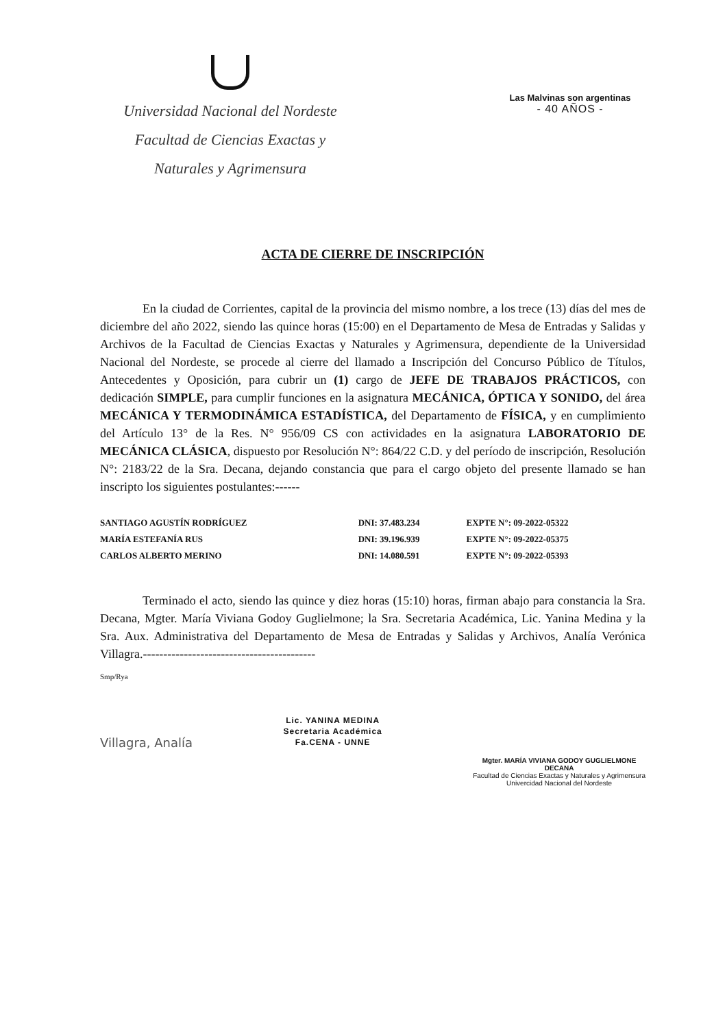Universidad Nacional del Nordeste
Facultad de Ciencias Exactas y
Naturales y Agrimensura
Las Malvinas son argentinas
- 40 AÑOS -
ACTA DE CIERRE DE INSCRIPCIÓN
En la ciudad de Corrientes, capital de la provincia del mismo nombre, a los trece (13) días del mes de diciembre del año 2022, siendo las quince horas (15:00) en el Departamento de Mesa de Entradas y Salidas y Archivos de la Facultad de Ciencias Exactas y Naturales y Agrimensura, dependiente de la Universidad Nacional del Nordeste, se procede al cierre del llamado a Inscripción del Concurso Público de Títulos, Antecedentes y Oposición, para cubrir un (1) cargo de JEFE DE TRABAJOS PRÁCTICOS, con dedicación SIMPLE, para cumplir funciones en la asignatura MECÁNICA, ÓPTICA Y SONIDO, del área MECÁNICA Y TERMODINÁMICA ESTADÍSTICA, del Departamento de FÍSICA, y en cumplimiento del Artículo 13° de la Res. N° 956/09 CS con actividades en la asignatura LABORATORIO DE MECÁNICA CLÁSICA, dispuesto por Resolución N°: 864/22 C.D. y del período de inscripción, Resolución N°: 2183/22 de la Sra. Decana, dejando constancia que para el cargo objeto del presente llamado se han inscripto los siguientes postulantes:------
| SANTIAGO AGUSTÍN RODRÍGUEZ | DNI: 37.483.234 | EXPTE N°: 09-2022-05322 |
| MARÍA ESTEFANÍA RUS | DNI: 39.196.939 | EXPTE N°: 09-2022-05375 |
| CARLOS ALBERTO MERINO | DNI: 14.080.591 | EXPTE N°: 09-2022-05393 |
Terminado el acto, siendo las quince y diez horas (15:10) horas, firman abajo para constancia la Sra. Decana, Mgter. María Viviana Godoy Guglielmone; la Sra. Secretaria Académica, Lic. Yanina Medina y la Sra. Aux. Administrativa del Departamento de Mesa de Entradas y Salidas y Archivos, Analía Verónica Villagra.------------------------------------------
Smp/Rya
Villagra, Analía
Lic. YANINA MEDINA
Secretaria Académica
Fa.CENA - UNNE
Mgter. MARÍA VIVIANA GODOY GUGLIELMONE
DECANA
Facultad de Ciencias Exactas y Naturales y Agrimensura
Univercidad Nacional del Nordeste